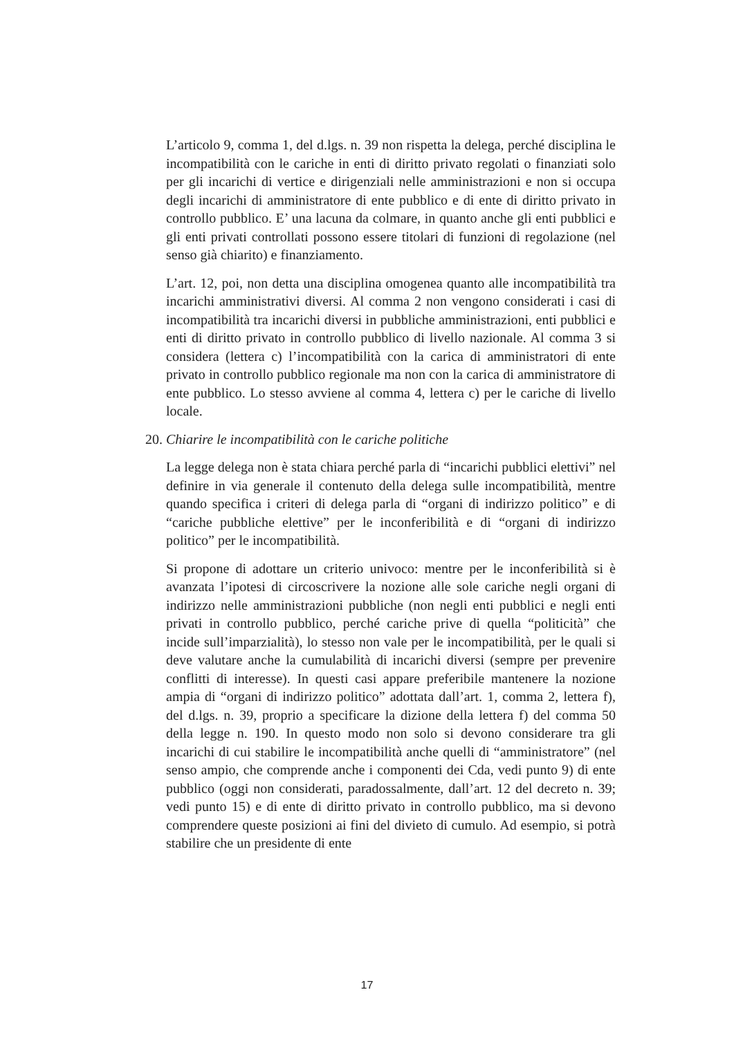L’articolo 9, comma 1, del d.lgs. n. 39 non rispetta la delega, perché disciplina le incompatibilità con le cariche in enti di diritto privato regolati o finanziati solo per gli incarichi di vertice e dirigenziali nelle amministrazioni e non si occupa degli incarichi di amministratore di ente pubblico e di ente di diritto privato in controllo pubblico. E’ una lacuna da colmare, in quanto anche gli enti pubblici e gli enti privati controllati possono essere titolari di funzioni di regolazione (nel senso già chiarito) e finanziamento.
L’art. 12, poi, non detta una disciplina omogenea quanto alle incompatibilità tra incarichi amministrativi diversi. Al comma 2 non vengono considerati i casi di incompatibilità tra incarichi diversi in pubbliche amministrazioni, enti pubblici e enti di diritto privato in controllo pubblico di livello nazionale. Al comma 3 si considera (lettera c) l’incompatibilità con la carica di amministratori di ente privato in controllo pubblico regionale ma non con la carica di amministratore di ente pubblico. Lo stesso avviene al comma 4, lettera c) per le cariche di livello locale.
20. Chiarire le incompatibilità con le cariche politiche
La legge delega non è stata chiara perché parla di “incarichi pubblici elettivi” nel definire in via generale il contenuto della delega sulle incompatibilità, mentre quando specifica i criteri di delega parla di “organi di indirizzo politico” e di “cariche pubbliche elettive” per le inconferibilità e di “organi di indirizzo politico” per le incompatibilità.
Si propone di adottare un criterio univoco: mentre per le inconferibilità si è avanzata l’ipotesi di circoscrivere la nozione alle sole cariche negli organi di indirizzo nelle amministrazioni pubbliche (non negli enti pubblici e negli enti privati in controllo pubblico, perché cariche prive di quella “politicità” che incide sull’imparzialità), lo stesso non vale per le incompatibilità, per le quali si deve valutare anche la cumulabilità di incarichi diversi (sempre per prevenire conflitti di interesse). In questi casi appare preferibile mantenere la nozione ampia di “organi di indirizzo politico” adottata dall’art. 1, comma 2, lettera f), del d.lgs. n. 39, proprio a specificare la dizione della lettera f) del comma 50 della legge n. 190. In questo modo non solo si devono considerare tra gli incarichi di cui stabilire le incompatibilità anche quelli di “amministratore” (nel senso ampio, che comprende anche i componenti dei Cda, vedi punto 9) di ente pubblico (oggi non considerati, paradossalmente, dall’art. 12 del decreto n. 39; vedi punto 15) e di ente di diritto privato in controllo pubblico, ma si devono comprendere queste posizioni ai fini del divieto di cumulo. Ad esempio, si potrà stabilire che un presidente di ente
17